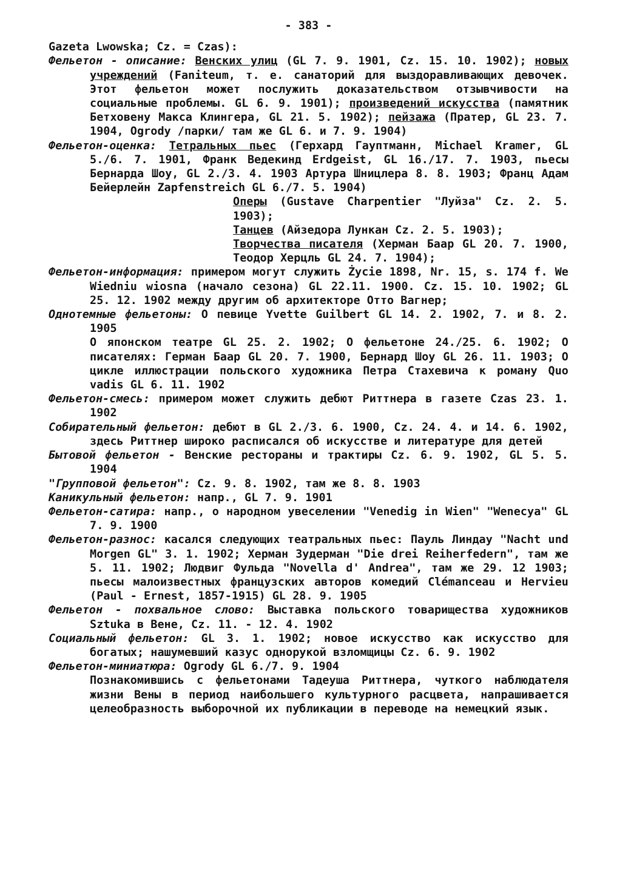- 383 -
Gazeta Lwowska; Cz. = Czas):
Фельетон - описание: Венских улиц (GL 7. 9. 1901, Cz. 15. 10. 1902); новых учреждений (Faniteum, т. е. санаторий для выздоравливающих девочек. Этот фельетон может послужить доказательством отзывчивости на социальные проблемы. GL 6. 9. 1901); произведений искусства (памятник Бетховену Макса Клингера, GL 21. 5. 1902); пейзажа (Пратер, GL 23. 7. 1904, Ogrody /парки/ там же GL 6. и 7. 9. 1904)
Фельетон-оценка: Тетральных пьес (Герхард Гауптманн, Michael Kramer, GL 5./6. 7. 1901, Франк Ведекинд Erdgeist, GL 16./17. 7. 1903, пьесы Бернарда Шоу, GL 2./3. 4. 1903 Артура Шницлера 8. 8. 1903; Франц Адам Бейерлейн Zapfenstreich GL 6./7. 5. 1904)
Оперы (Gustave Charpentier "Луйза" Cz. 2. 5. 1903);
Танцев (Айзедора Лункан Cz. 2. 5. 1903);
Творчества писателя (Херман Баар GL 20. 7. 1900, Теодор Херцль GL 24. 7. 1904);
Фельетон-информация: примером могут служить Życie 1898, Nr. 15, s. 174 f. We Wiedniu wiosna (начало сезона) GL 22.11. 1900. Cz. 15. 10. 1902; GL 25. 12. 1902 между другим об архитекторе Отто Вагнер;
Однотемные фельетоны: О певице Yvette Guilbert GL 14. 2. 1902, 7. и 8. 2. 1905
О японском театре GL 25. 2. 1902; О фельетоне 24./25. 6. 1902; О писателях: Герман Баар GL 20. 7. 1900, Бернард Шоу GL 26. 11. 1903; О цикле иллюстрации польского художника Петра Стахевича к роману Quo vadis GL 6. 11. 1902
Фельетон-смесь: примером может служить дебют Риттнера в газете Czas 23. 1. 1902
Собирательный фельетон: дебют в GL 2./3. 6. 1900, Cz. 24. 4. и 14. 6. 1902, здесь Риттнер широко расписался об искусстве и литературе для детей
Бытовой фельетон - Венские рестораны и трактиры Cz. 6. 9. 1902, GL 5. 5. 1904
"Групповой фельетон": Cz. 9. 8. 1902, там же 8. 8. 1903
Каникульный фельетон: напр., GL 7. 9. 1901
Фельетон-сатира: напр., о народном увеселении "Venedig in Wien" "Wenecya" GL 7. 9. 1900
Фельетон-разнос: касался следующих театральных пьес: Пауль Линдау "Nacht und Morgen GL" 3. 1. 1902; Херман Зудерман "Die drei Reiherfedern", там же 5. 11. 1902; Людвиг Фульда "Novella d' Andrea", там же 29. 12 1903; пьесы малоизвестных французских авторов комедий Clémanceau и Hervieu (Paul - Ernest, 1857-1915) GL 28. 9. 1905
Фельетон - похвальное слово: Выставка польского товарищества художников Sztuka в Вене, Cz. 11. - 12. 4. 1902
Социальный фельетон: GL 3. 1. 1902; новое искусство как искусство для богатых; нашумевший казус однорукой взломщицы Cz. 6. 9. 1902
Фельетон-миниатюра: Ogrody GL 6./7. 9. 1904
Познакомившись с фельетонами Тадеуша Риттнера, чуткого наблюдателя жизни Вены в период наибольшего культурного расцвета, напрашивается целеобразность выборочной их публикации в переводе на немецкий язык.